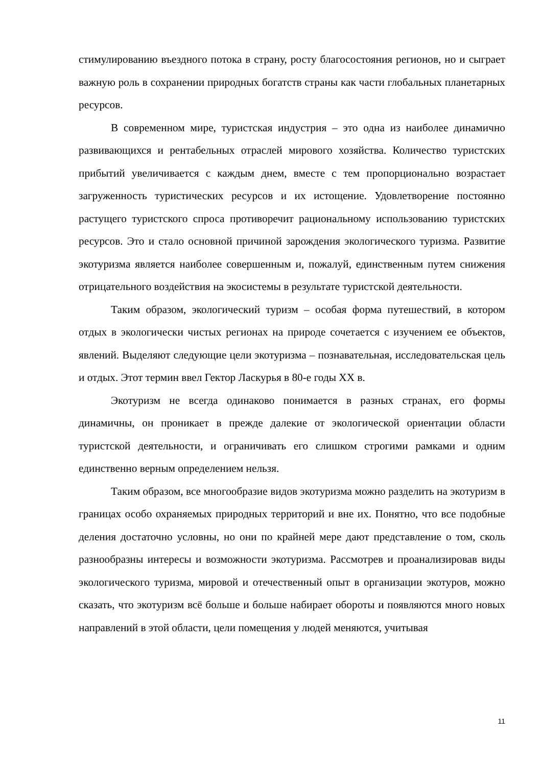стимулированию въездного потока в страну, росту благосостояния регионов, но и сыграет важную роль в сохранении природных богатств страны как части глобальных планетарных ресурсов.
В современном мире, туристская индустрия – это одна из наиболее динамично развивающихся и рентабельных отраслей мирового хозяйства. Количество туристских прибытий увеличивается с каждым днем, вместе с тем пропорционально возрастает загруженность туристических ресурсов и их истощение. Удовлетворение постоянно растущего туристского спроса противоречит рациональному использованию туристских ресурсов. Это и стало основной причиной зарождения экологического туризма. Развитие экотуризма является наиболее совершенным и, пожалуй, единственным путем снижения отрицательного воздействия на экосистемы в результате туристской деятельности.
Таким образом, экологический туризм – особая форма путешествий, в котором отдых в экологически чистых регионах на природе сочетается с изучением ее объектов, явлений. Выделяют следующие цели экотуризма – познавательная, исследовательская цель и отдых. Этот термин ввел Гектор Ласкурья в 80-е годы XX в.
Экотуризм не всегда одинаково понимается в разных странах, его формы динамичны, он проникает в прежде далекие от экологической ориентации области туристской деятельности, и ограничивать его слишком строгими рамками и одним единственно верным определением нельзя.
Таким образом, все многообразие видов экотуризма можно разделить на экотуризм в границах особо охраняемых природных территорий и вне их. Понятно, что все подобные деления достаточно условны, но они по крайней мере дают представление о том, сколь разнообразны интересы и возможности экотуризма. Рассмотрев и проанализировав виды экологического туризма, мировой и отечественный опыт в организации экотуров, можно сказать, что экотуризм всё больше и больше набирает обороты и появляются много новых направлений в этой области, цели помещения у людей меняются, учитывая
11